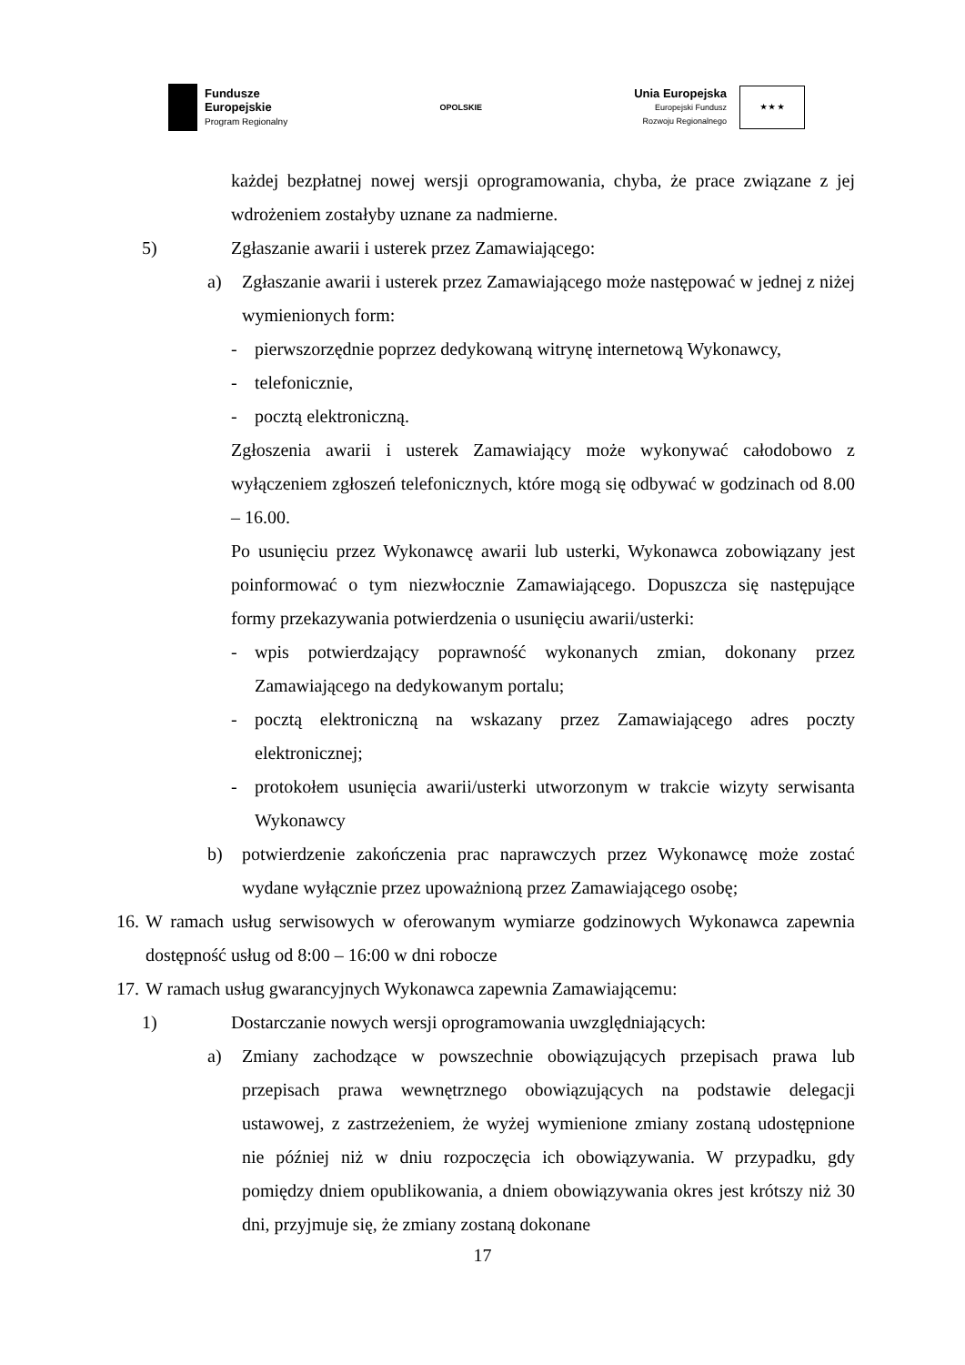Fundusze
Europejskie
Program Regionalny
OPOLSKIE
Unia Europejska
Europejski Fundusz
Rozwoju Regionalnego
★ ★ ★
każdej bezpłatnej nowej wersji oprogramowania, chyba, że prace związane z jej wdrożeniem zostałyby uznane za nadmierne.
5) Zgłaszanie awarii i usterek przez Zamawiającego:
a) Zgłaszanie awarii i usterek przez Zamawiającego może następować w jednej z niżej wymienionych form:
- pierwszorzędnie poprzez dedykowaną witrynę internetową Wykonawcy,
- telefonicznie,
- pocztą elektroniczną.
Zgłoszenia awarii i usterek Zamawiający może wykonywać całodobowo z wyłączeniem zgłoszeń telefonicznych, które mogą się odbywać w godzinach od 8.00 – 16.00.
Po usunięciu przez Wykonawcę awarii lub usterki, Wykonawca zobowiązany jest poinformować o tym niezwłocznie Zamawiającego. Dopuszcza się następujące formy przekazywania potwierdzenia o usunięciu awarii/usterki:
- wpis potwierdzający poprawność wykonanych zmian, dokonany przez Zamawiającego na dedykowanym portalu;
- pocztą elektroniczną na wskazany przez Zamawiającego adres poczty elektronicznej;
- protokołem usunięcia awarii/usterki utworzonym w trakcie wizyty serwisanta Wykonawcy
b) potwierdzenie zakończenia prac naprawczych przez Wykonawcę może zostać wydane wyłącznie przez upoważnioną przez Zamawiającego osobę;
16.
W ramach usług serwisowych w oferowanym wymiarze godzinowych Wykonawca zapewnia dostępność usług od 8:00 – 16:00 w dni robocze
17. W ramach usług gwarancyjnych Wykonawca zapewnia Zamawiającemu:
1) Dostarczanie nowych wersji oprogramowania uwzględniających:
a) Zmiany zachodzące w powszechnie obowiązujących przepisach prawa lub przepisach prawa wewnętrznego obowiązujących na podstawie delegacji ustawowej, z zastrzeżeniem, że wyżej wymienione zmiany zostaną udostępnione nie później niż w dniu rozpoczęcia ich obowiązywania. W przypadku, gdy pomiędzy dniem opublikowania, a dniem obowiązywania okres jest krótszy niż 30 dni, przyjmuje się, że zmiany zostaną dokonane
17